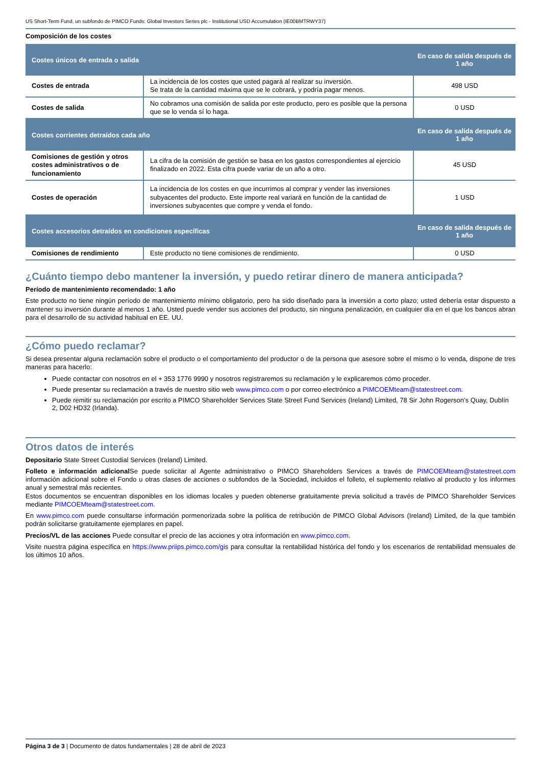US Short-Term Fund, un subfondo de PIMCO Funds: Global Investors Series plc - Institutional USD Accumulation (IE00BMTRWY37)
Composición de los costes
| Costes únicos de entrada o salida | | En caso de salida después de 1 año |
| --- | --- | --- |
| Costes de entrada | La incidencia de los costes que usted pagará al realizar su inversión. Se trata de la cantidad máxima que se le cobrará, y podría pagar menos. | 498 USD |
| Costes de salida | No cobramos una comisión de salida por este producto, pero es posible que la persona que se lo venda sí lo haga. | 0 USD |
| Costes corrientes detraídos cada año | | En caso de salida después de 1 año |
| Comisiones de gestión y otros costes administrativos o de funcionamiento | La cifra de la comisión de gestión se basa en los gastos correspondientes al ejercicio finalizado en 2022. Esta cifra puede variar de un año a otro. | 45 USD |
| Costes de operación | La incidencia de los costes en que incurrimos al comprar y vender las inversiones subyacentes del producto. Este importe real variará en función de la cantidad de inversiones subyacentes que compre y venda el fondo. | 1 USD |
| Costes accesorios detraídos en condiciones específicas | | En caso de salida después de 1 año |
| Comisiones de rendimiento | Este producto no tiene comisiones de rendimiento. | 0 USD |
¿Cuánto tiempo debo mantener la inversión, y puedo retirar dinero de manera anticipada?
Período de mantenimiento recomendado: 1 año
Este producto no tiene ningún período de mantenimiento mínimo obligatorio, pero ha sido diseñado para la inversión a corto plazo; usted debería estar dispuesto a mantener su inversión durante al menos 1 año. Usted puede vender sus acciones del producto, sin ninguna penalización, en cualquier día en el que los bancos abran para el desarrollo de su actividad habitual en EE. UU.
¿Cómo puedo reclamar?
Si desea presentar alguna reclamación sobre el producto o el comportamiento del productor o de la persona que asesore sobre el mismo o lo venda, dispone de tres maneras para hacerlo:
Puede contactar con nosotros en el + 353 1776 9990 y nosotros registraremos su reclamación y le explicaremos cómo proceder.
Puede presentar su reclamación a través de nuestro sitio web www.pimco.com o por correo electrónico a PIMCOEMteam@statestreet.com.
Puede remitir su reclamación por escrito a PIMCO Shareholder Services State Street Fund Services (Ireland) Limited, 78 Sir John Rogerson’s Quay, Dublín 2, D02 HD32 (Irlanda).
Otros datos de interés
Depositario State Street Custodial Services (Ireland) Limited.
Folleto e información adicional Se puede solicitar al Agente administrativo o PIMCO Shareholders Services a través de PIMCOEMteam@statestreet.com información adicional sobre el Fondo u otras clases de acciones o subfondos de la Sociedad, incluidos el folleto, el suplemento relativo al producto y los informes anual y semestral más recientes.
Estos documentos se encuentran disponibles en los idiomas locales y pueden obtenerse gratuitamente previa solicitud a través de PIMCO Shareholder Services mediante PIMCOEMteam@statestreet.com.
En www.pimco.com puede consultarse información pormenorizada sobre la política de retribución de PIMCO Global Advisors (Ireland) Limited, de la que también podrán solicitarse gratuitamente ejemplares en papel.
Precios/VL de las acciones Puede consultar el precio de las acciones y otra información en www.pimco.com.
Visite nuestra página específica en https://www.priips.pimco.com/gis para consultar la rentabilidad histórica del fondo y los escenarios de rentabilidad mensuales de los últimos 10 años.
Página 3 de 3 | Documento de datos fundamentales | 28 de abril de 2023